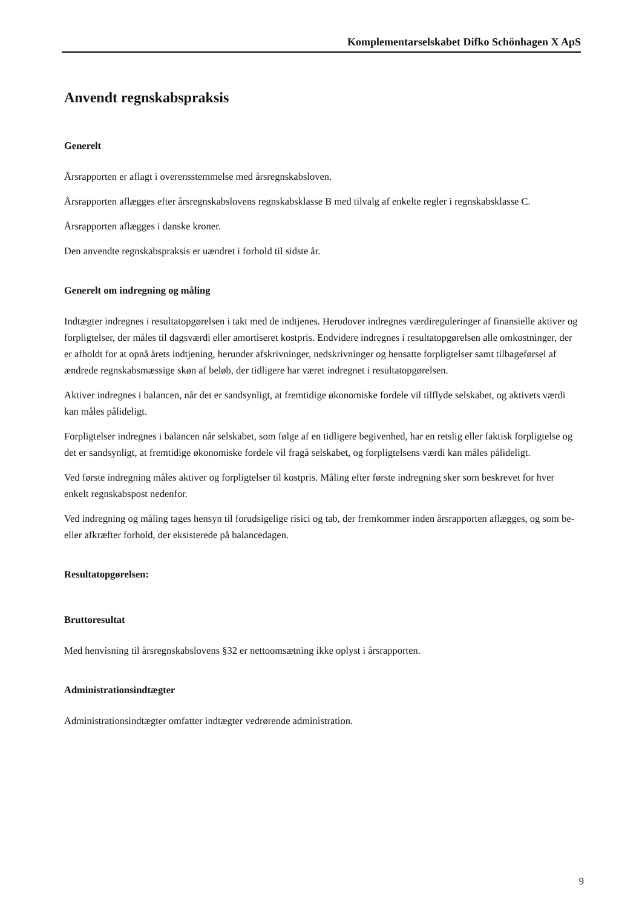Komplementarselskabet Difko Schönhagen X ApS
Anvendt regnskabspraksis
Generelt
Årsrapporten er aflagt i overensstemmelse med årsregnskabsloven.
Årsrapporten aflægges efter årsregnskabslovens regnskabsklasse B med tilvalg af enkelte regler i regnskabsklasse C.
Årsrapporten aflægges i danske kroner.
Den anvendte regnskabspraksis er uændret i forhold til sidste år.
Generelt om indregning og måling
Indtægter indregnes i resultatopgørelsen i takt med de indtjenes. Herudover indregnes værdireguleringer af finansielle aktiver og forpligtelser, der måles til dagsværdi eller amortiseret kostpris. Endvidere indregnes i resultatopgørelsen alle omkostninger, der er afholdt for at opnå årets indtjening, herunder afskrivninger, nedskrivninger og hensatte forpligtelser samt tilbageførsel af ændrede regnskabsmæssige skøn af beløb, der tidligere har været indregnet i resultatopgørelsen.
Aktiver indregnes i balancen, når det er sandsynligt, at fremtidige økonomiske fordele vil tilflyde selskabet, og aktivets værdi kan måles pålideligt.
Forpligtelser indregnes i balancen når selskabet, som følge af en tidligere begivenhed, har en retslig eller faktisk forpligtelse og det er sandsynligt, at fremtidige økonomiske fordele vil fragå selskabet, og forpligtelsens værdi kan måles pålideligt.
Ved første indregning måles aktiver og forpligtelser til kostpris. Måling efter første indregning sker som beskrevet for hver enkelt regnskabspost nedenfor.
Ved indregning og måling tages hensyn til forudsigelige risici og tab, der fremkommer inden årsrapporten aflægges, og som be- eller afkræfter forhold, der eksisterede på balancedagen.
Resultatopgørelsen:
Bruttoresultat
Med henvisning til årsregnskabslovens §32 er nettoomsætning ikke oplyst i årsrapporten.
Administrationsindtægter
Administrationsindtægter omfatter indtægter vedrørende administration.
9